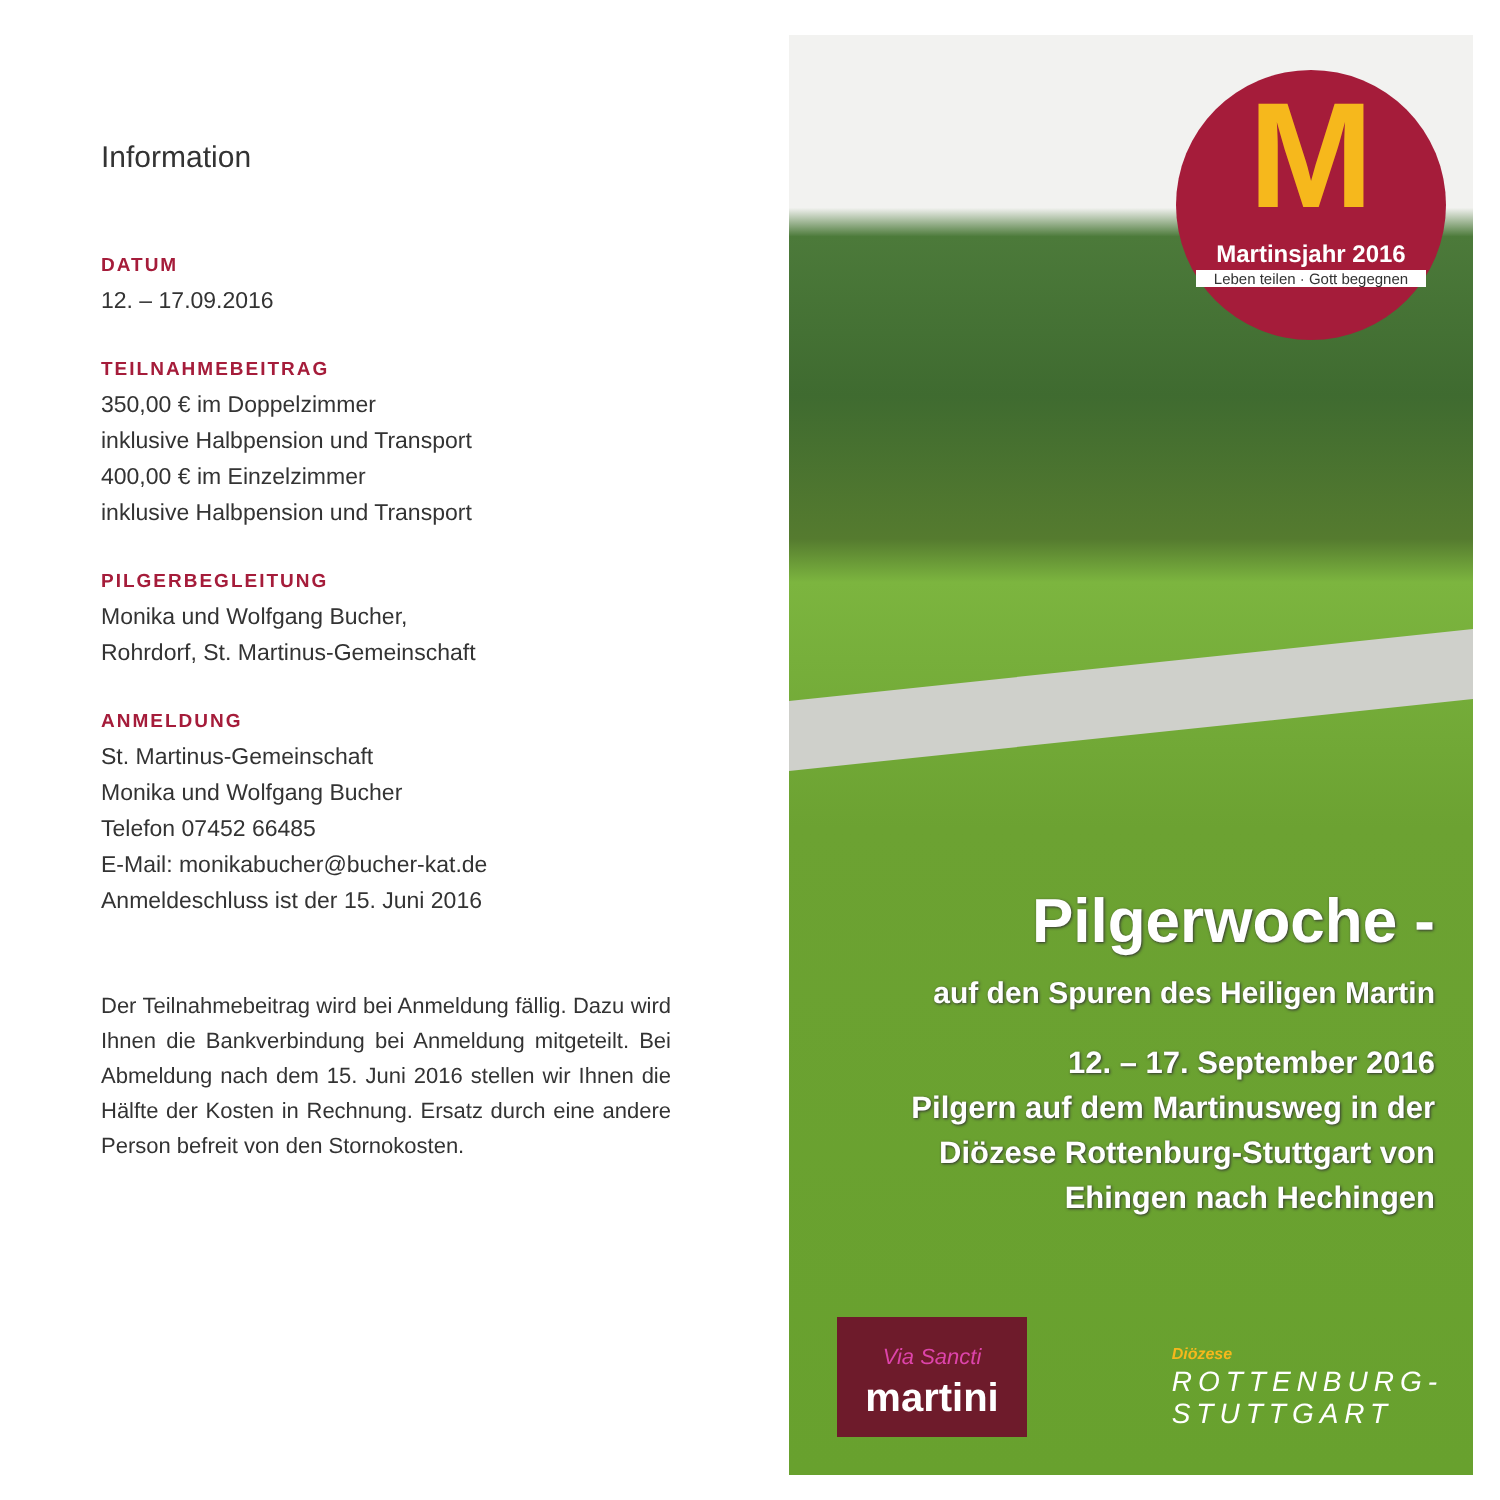Information
DATUM
12. – 17.09.2016
TEILNAHMEBEITRAG
350,00 € im Doppelzimmer
inklusive Halbpension und Transport
400,00 € im Einzelzimmer
inklusive Halbpension und Transport
PILGERBEGLEITUNG
Monika und Wolfgang Bucher,
Rohrdorf, St. Martinus-Gemeinschaft
ANMELDUNG
St. Martinus-Gemeinschaft
Monika und Wolfgang Bucher
Telefon 07452 66485
E-Mail: monikabucher@bucher-kat.de
Anmeldeschluss ist der 15. Juni 2016
Der Teilnahmebeitrag wird bei Anmeldung fällig. Dazu wird Ihnen die Bankverbindung bei Anmeldung mitgeteilt. Bei Abmeldung nach dem 15. Juni 2016 stellen wir Ihnen die Hälfte der Kosten in Rechnung. Ersatz durch eine andere Person befreit von den Stornokosten.
M
Martinsjahr 2016
Leben teilen · Gott begegnen
Pilgerwoche -
auf den Spuren des Heiligen Martin
12. – 17. September 2016
Pilgern auf dem Martinusweg in der
Diözese Rottenburg-Stuttgart von
Ehingen nach Hechingen
Via Sancti
martini
Diözese
ROTTENBURG-
STUTTGART